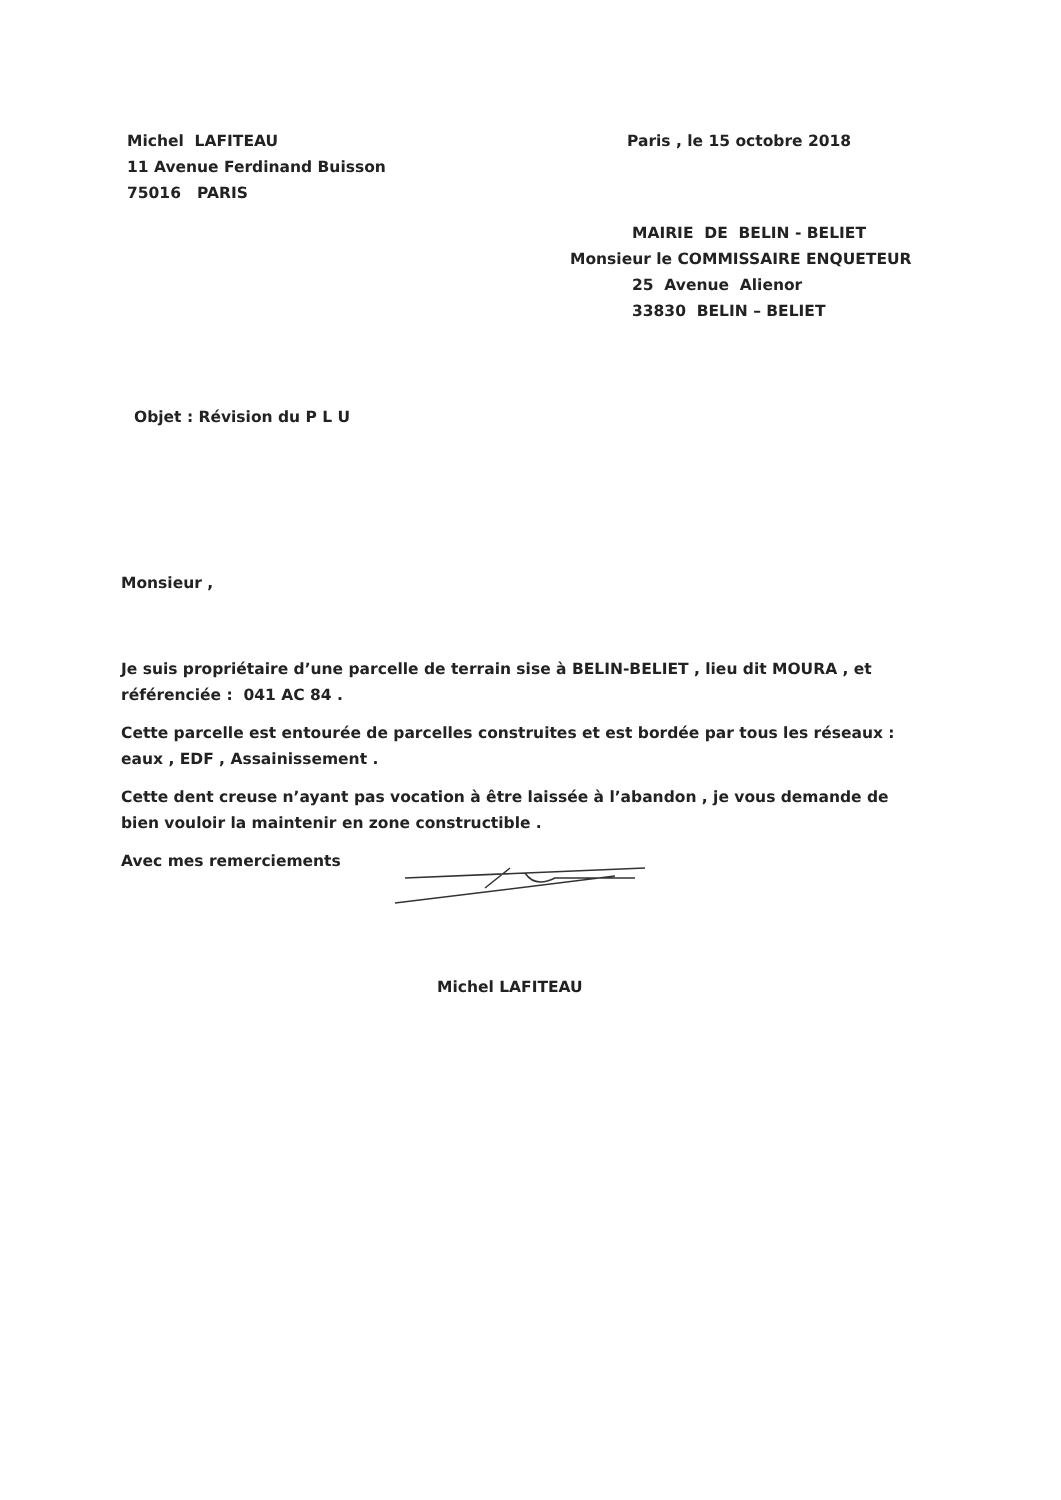Michel LAFITEAU
11 Avenue Ferdinand Buisson
75016 PARIS
Paris , le 15 octobre 2018
MAIRIE DE BELIN - BELIET
Monsieur le COMMISSAIRE ENQUETEUR
25 Avenue Alienor
33830 BELIN – BELIET
Objet : Révision du P L U
Monsieur ,
Je suis propriétaire d’une parcelle de terrain sise à BELIN-BELIET , lieu dit MOURA , et référenciée : 041 AC 84 .
Cette parcelle est entourée de parcelles construites et est bordée par tous les réseaux : eaux , EDF , Assainissement .
Cette dent creuse n’ayant pas vocation à être laissée à l’abandon , je vous demande de bien vouloir la maintenir en zone constructible .
Avec mes remerciements
Michel LAFITEAU